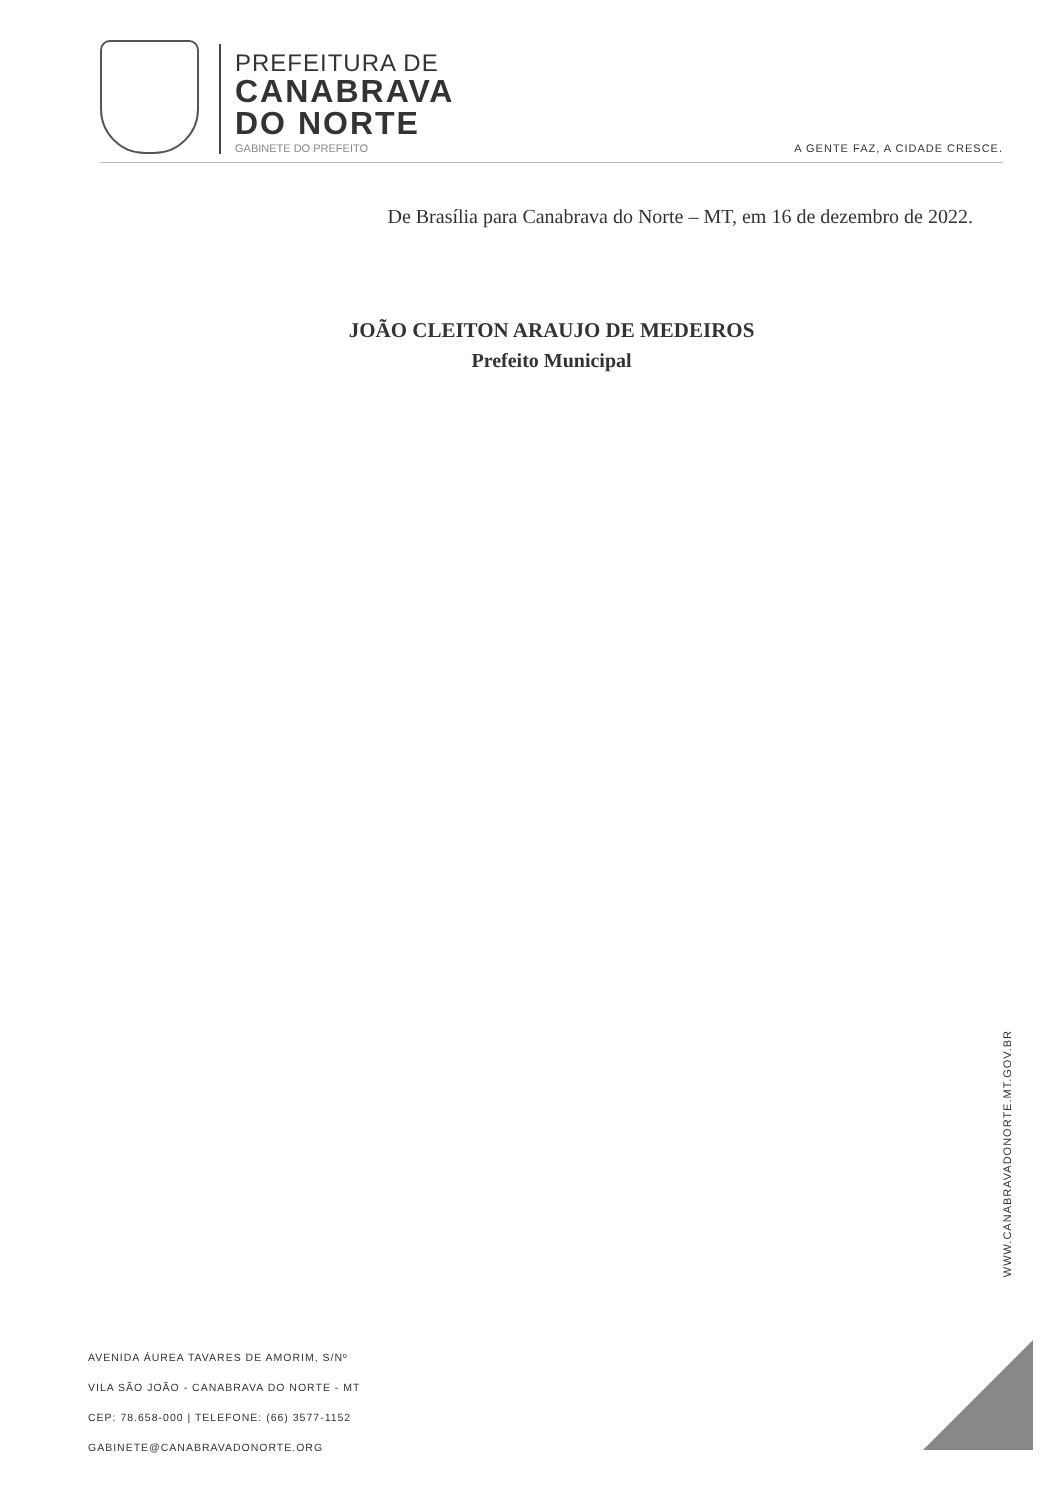PREFEITURA DE
CANABRAVA
DO NORTE
GABINETE DO PREFEITO
A GENTE FAZ, A CIDADE CRESCE.
De Brasília para Canabrava do Norte – MT, em 16 de dezembro de 2022.
JOÃO CLEITON ARAUJO DE MEDEIROS
Prefeito Municipal
WWW.CANABRAVADONORTE.MT.GOV.BR
AVENIDA ÁUREA TAVARES DE AMORIM, S/Nº
VILA SÃO JOÃO - CANABRAVA DO NORTE - MT
CEP: 78.658-000 | TELEFONE: (66) 3577-1152
GABINETE@CANABRAVADONORTE.ORG